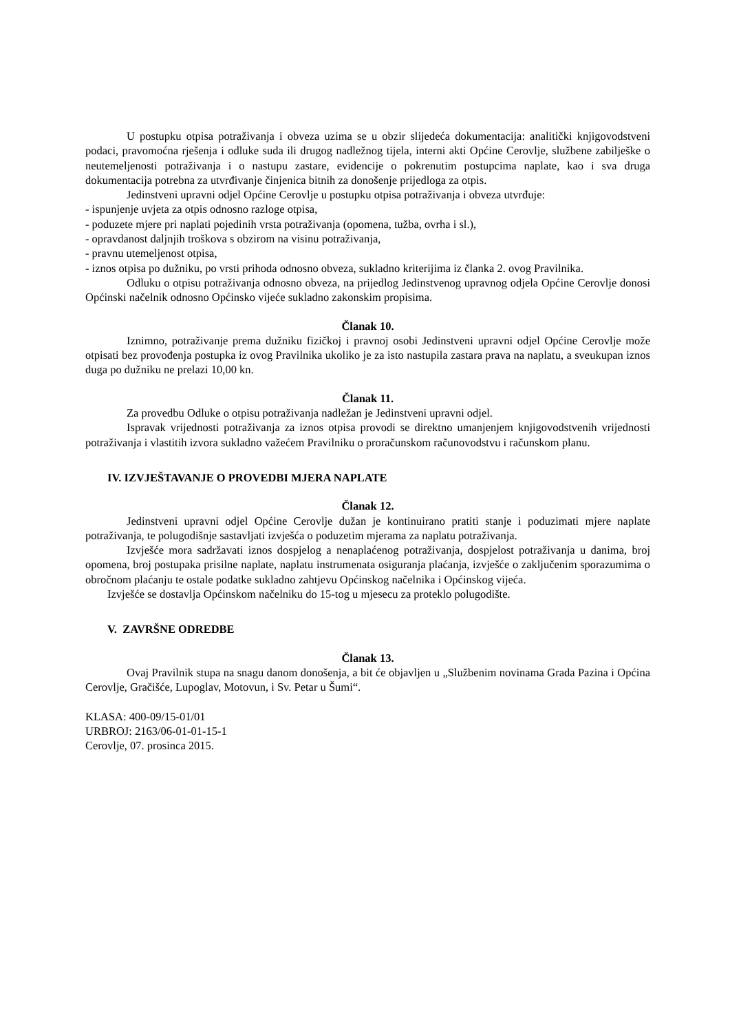U postupku otpisa potraživanja i obveza uzima se u obzir slijedeća dokumentacija: analitički knjigovodstveni podaci, pravomoćna rješenja i odluke suda ili drugog nadležnog tijela, interni akti Općine Cerovlje, službene zabilješke o neutemeljenosti potraživanja i o nastupu zastare, evidencije o pokrenutim postupcima naplate, kao i sva druga dokumentacija potrebna za utvrđivanje činjenica bitnih za donošenje prijedloga za otpis.
Jedinstveni upravni odjel Općine Cerovlje u postupku otpisa potraživanja i obveza utvrđuje:
- ispunjenje uvjeta za otpis odnosno razloge otpisa,
- poduzete mjere pri naplati pojedinih vrsta potraživanja (opomena, tužba, ovrha i sl.),
- opravdanost daljnjih troškova s obzirom na visinu potraživanja,
- pravnu utemeljenost otpisa,
- iznos otpisa po dužniku, po vrsti prihoda odnosno obveza, sukladno kriterijima iz članka 2. ovog Pravilnika.
Odluku o otpisu potraživanja odnosno obveza, na prijedlog Jedinstvenog upravnog odjela Općine Cerovlje donosi Općinski načelnik odnosno Općinsko vijeće sukladno zakonskim propisima.
Članak 10.
Iznimno, potraživanje prema dužniku fizičkoj i pravnoj osobi Jedinstveni upravni odjel Općine Cerovlje može otpisati bez provođenja postupka iz ovog Pravilnika ukoliko je za isto nastupila zastara prava na naplatu, a sveukupan iznos duga po dužniku ne prelazi 10,00 kn.
Članak 11.
Za provedbu Odluke o otpisu potraživanja nadležan je Jedinstveni upravni odjel.
Ispravak vrijednosti potraživanja za iznos otpisa provodi se direktno umanjenjem knjigovodstvenih vrijednosti potraživanja i vlastitih izvora sukladno važećem Pravilniku o proračunskom računovodstvu i računskom planu.
IV. IZVJEŠTAVANJE O PROVEDBI MJERA NAPLATE
Članak 12.
Jedinstveni upravni odjel Općine Cerovlje dužan je kontinuirano pratiti stanje i poduzimati mjere naplate potraživanja, te polugodišnje sastavljati izvješća o poduzetim mjerama za naplatu potraživanja.
Izvješće mora sadržavati iznos dospjelog a nenaplaćenog potraživanja, dospjelost potraživanja u danima, broj opomena, broj postupaka prisilne naplate, naplatu instrumenata osiguranja plaćanja, izvješće o zaključenim sporazumima o obročnom plaćanju te ostale podatke sukladno zahtjevu Općinskog načelnika i Općinskog vijeća.
Izvješće se dostavlja Općinskom načelniku do 15-tog u mjesecu za proteklo polugodište.
V. ZAVRŠNE ODREDBE
Članak 13.
Ovaj Pravilnik stupa na snagu danom donošenja, a bit će objavljen u „Službenim novinama Grada Pazina i Općina Cerovlje, Gračišće, Lupoglav, Motovun, i Sv. Petar u Šumi“.
KLASA: 400-09/15-01/01
URBROJ: 2163/06-01-01-15-1
Cerovlje, 07. prosinca 2015.